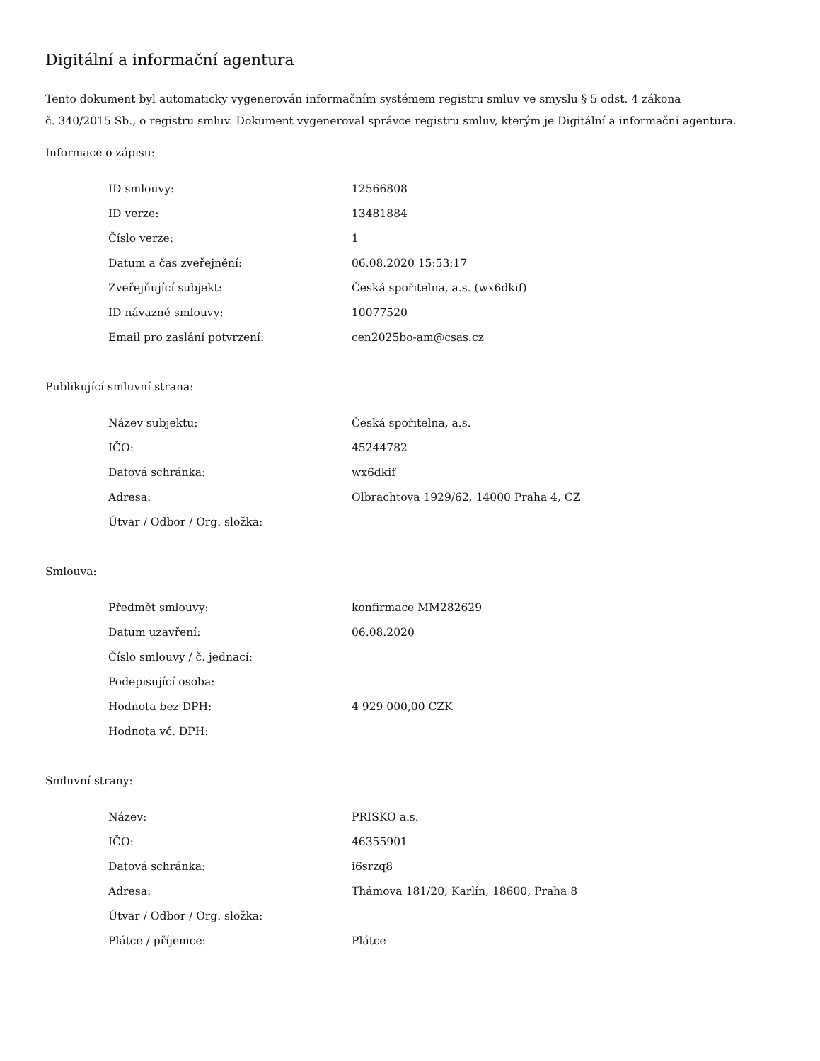Digitální a informační agentura
Tento dokument byl automaticky vygenerován informačním systémem registru smluv ve smyslu § 5 odst. 4 zákona
č. 340/2015 Sb., o registru smluv. Dokument vygeneroval správce registru smluv, kterým je Digitální a informační agentura.
Informace o zápisu:
| ID smlouvy: | 12566808 |
| ID verze: | 13481884 |
| Číslo verze: | 1 |
| Datum a čas zveřejnění: | 06.08.2020 15:53:17 |
| Zveřejňující subjekt: | Česká spořitelna, a.s. (wx6dkif) |
| ID návazné smlouvy: | 10077520 |
| Email pro zaslání potvrzení: | cen2025bo-am@csas.cz |
Publikující smluvní strana:
| Název subjektu: | Česká spořitelna, a.s. |
| IČO: | 45244782 |
| Datová schránka: | wx6dkif |
| Adresa: | Olbrachtova 1929/62, 14000 Praha 4, CZ |
| Útvar / Odbor / Org. složka: | |
Smlouva:
| Předmět smlouvy: | konfirmace MM282629 |
| Datum uzavření: | 06.08.2020 |
| Číslo smlouvy / č. jednací: | |
| Podepisující osoba: | |
| Hodnota bez DPH: | 4 929 000,00 CZK |
| Hodnota vč. DPH: | |
Smluvní strany:
| Název: | PRISKO a.s. |
| IČO: | 46355901 |
| Datová schránka: | i6srzq8 |
| Adresa: | Thámova 181/20, Karlín, 18600, Praha 8 |
| Útvar / Odbor / Org. složka: | |
| Plátce / příjemce: | Plátce |